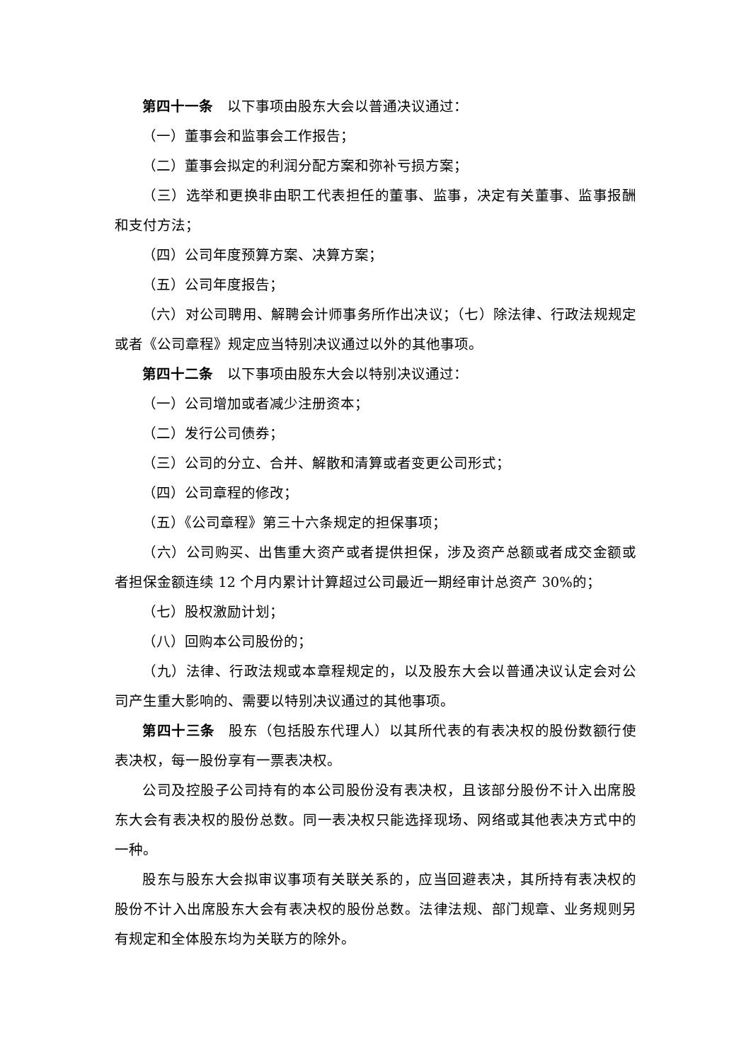第四十一条 以下事项由股东大会以普通决议通过：
（一）董事会和监事会工作报告；
（二）董事会拟定的利润分配方案和弥补亏损方案；
（三）选举和更换非由职工代表担任的董事、监事，决定有关董事、监事报酬和支付方法；
（四）公司年度预算方案、决算方案；
（五）公司年度报告；
（六）对公司聘用、解聘会计师事务所作出决议；（七）除法律、行政法规规定或者《公司章程》规定应当特别决议通过以外的其他事项。
第四十二条 以下事项由股东大会以特别决议通过：
（一）公司增加或者减少注册资本；
（二）发行公司债券；
（三）公司的分立、合并、解散和清算或者变更公司形式；
（四）公司章程的修改；
（五）《公司章程》第三十六条规定的担保事项；
（六）公司购买、出售重大资产或者提供担保，涉及资产总额或者成交金额或者担保金额连续 12 个月内累计计算超过公司最近一期经审计总资产 30%的；
（七）股权激励计划；
（八）回购本公司股份的；
（九）法律、行政法规或本章程规定的，以及股东大会以普通决议认定会对公司产生重大影响的、需要以特别决议通过的其他事项。
第四十三条 股东（包括股东代理人）以其所代表的有表决权的股份数额行使表决权，每一股份享有一票表决权。
公司及控股子公司持有的本公司股份没有表决权，且该部分股份不计入出席股东大会有表决权的股份总数。同一表决权只能选择现场、网络或其他表决方式中的一种。
股东与股东大会拟审议事项有关联关系的，应当回避表决，其所持有表决权的股份不计入出席股东大会有表决权的股份总数。法律法规、部门规章、业务规则另有规定和全体股东均为关联方的除外。